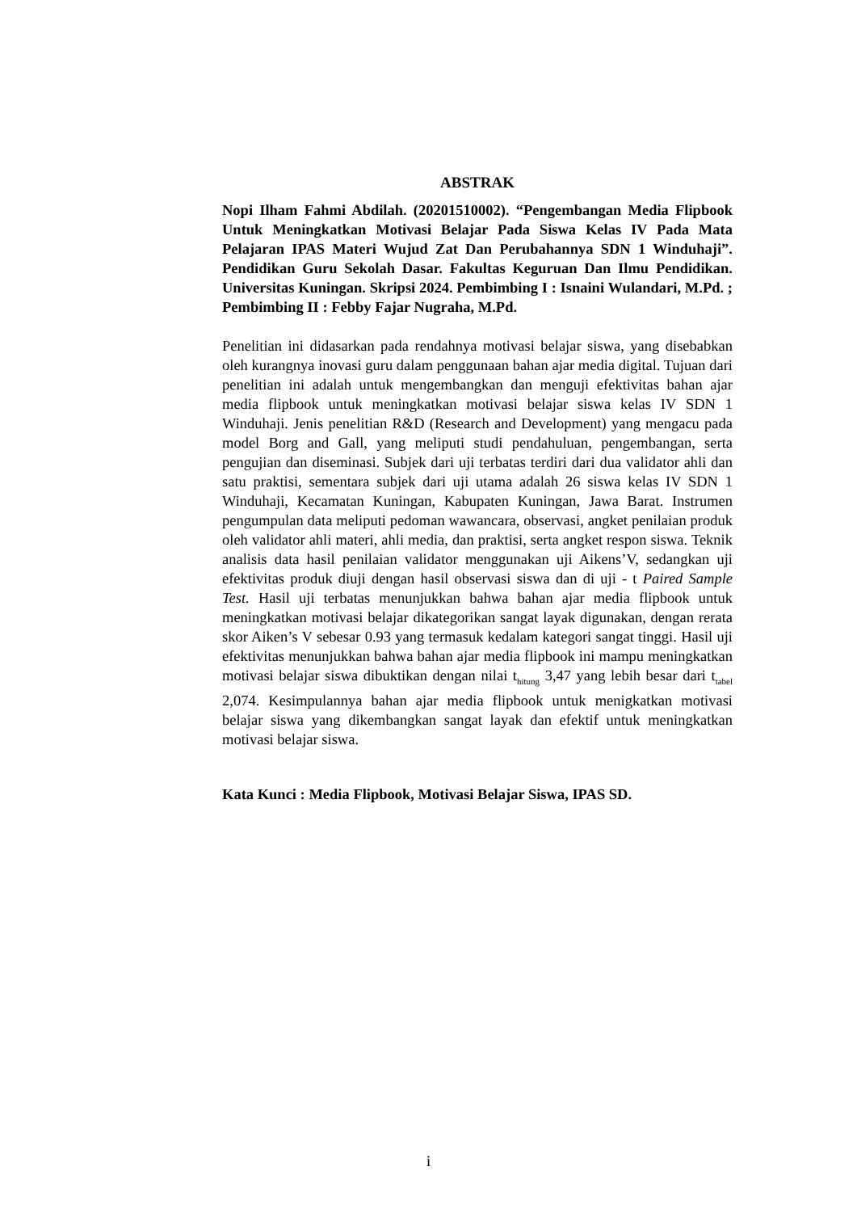ABSTRAK
Nopi Ilham Fahmi Abdilah. (20201510002). “Pengembangan Media Flipbook Untuk Meningkatkan Motivasi Belajar Pada Siswa Kelas IV Pada Mata Pelajaran IPAS Materi Wujud Zat Dan Perubahannya SDN 1 Winduhaji”. Pendidikan Guru Sekolah Dasar. Fakultas Keguruan Dan Ilmu Pendidikan. Universitas Kuningan. Skripsi 2024. Pembimbing I : Isnaini Wulandari, M.Pd. ; Pembimbing II : Febby Fajar Nugraha, M.Pd.
Penelitian ini didasarkan pada rendahnya motivasi belajar siswa, yang disebabkan oleh kurangnya inovasi guru dalam penggunaan bahan ajar media digital. Tujuan dari penelitian ini adalah untuk mengembangkan dan menguji efektivitas bahan ajar media flipbook untuk meningkatkan motivasi belajar siswa kelas IV SDN 1 Winduhaji. Jenis penelitian R&D (Research and Development) yang mengacu pada model Borg and Gall, yang meliputi studi pendahuluan, pengembangan, serta pengujian dan diseminasi. Subjek dari uji terbatas terdiri dari dua validator ahli dan satu praktisi, sementara subjek dari uji utama adalah 26 siswa kelas IV SDN 1 Winduhaji, Kecamatan Kuningan, Kabupaten Kuningan, Jawa Barat. Instrumen pengumpulan data meliputi pedoman wawancara, observasi, angket penilaian produk oleh validator ahli materi, ahli media, dan praktisi, serta angket respon siswa. Teknik analisis data hasil penilaian validator menggunakan uji Aikens’V, sedangkan uji efektivitas produk diuji dengan hasil observasi siswa dan di uji - t Paired Sample Test. Hasil uji terbatas menunjukkan bahwa bahan ajar media flipbook untuk meningkatkan motivasi belajar dikategorikan sangat layak digunakan, dengan rerata skor Aiken’s V sebesar 0.93 yang termasuk kedalam kategori sangat tinggi. Hasil uji efektivitas menunjukkan bahwa bahan ajar media flipbook ini mampu meningkatkan motivasi belajar siswa dibuktikan dengan nilai t<sub>hitung</sub> 3,47 yang lebih besar dari t<sub>tabel</sub> 2,074. Kesimpulannya bahan ajar media flipbook untuk menigkatkan motivasi belajar siswa yang dikembangkan sangat layak dan efektif untuk meningkatkan motivasi belajar siswa.
Kata Kunci : Media Flipbook, Motivasi Belajar Siswa, IPAS SD.
i